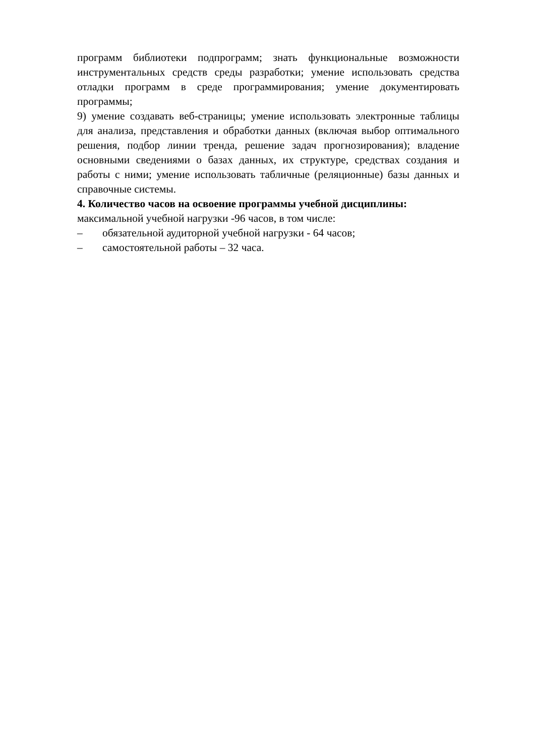программ библиотеки подпрограмм; знать функциональные возможности инструментальных средств среды разработки; умение использовать средства отладки программ в среде программирования; умение документировать программы;
9) умение создавать веб-страницы; умение использовать электронные таблицы для анализа, представления и обработки данных (включая выбор оптимального решения, подбор линии тренда, решение задач прогнозирования); владение основными сведениями о базах данных, их структуре, средствах создания и работы с ними; умение использовать табличные (реляционные) базы данных и справочные системы.
4. Количество часов на освоение программы учебной дисциплины:
максимальной учебной нагрузки -96 часов, в том числе:
– обязательной аудиторной учебной нагрузки - 64 часов;
– самостоятельной работы – 32 часа.